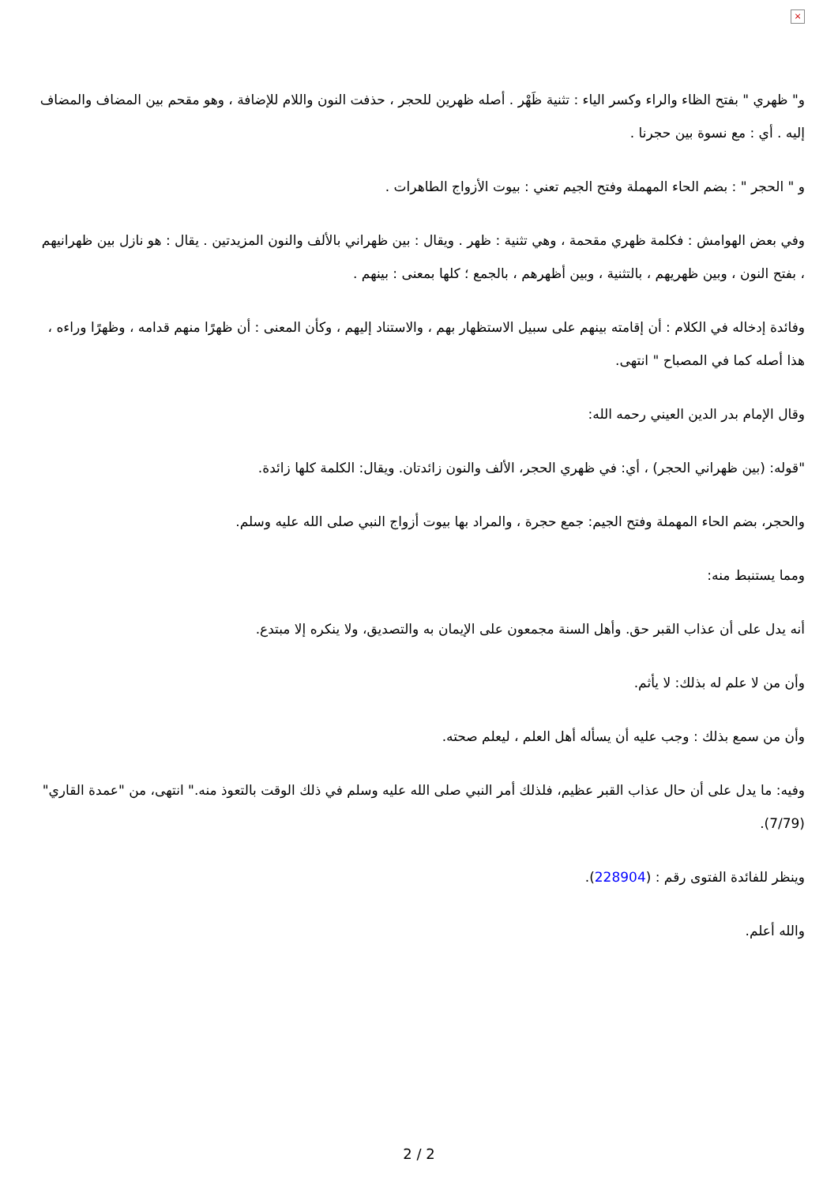×
و" ظهري " بفتح الظاء والراء وكسر الياء : تثنية ظَهْر . أصله ظهرين للحجر ، حذفت النون واللام للإضافة ، وهو مقحم بين المضاف والمضاف إليه . أي : مع نسوة بين حجرنا .
و " الحجر " : بضم الحاء المهملة وفتح الجيم تعني : بيوت الأزواج الطاهرات .
وفي بعض الهوامش : فكلمة ظهري مقحمة ، وهي تثنية : ظهر . ويقال : بين ظهراني بالألف والنون المزيدتين . يقال : هو نازل بين ظهرانيهم ، بفتح النون ، وبين ظهريهم ، بالتثنية ، وبين أظهرهم ، بالجمع ؛ كلها بمعنى : بينهم .
وفائدة إدخاله في الكلام : أن إقامته بينهم على سبيل الاستظهار بهم ، والاستناد إليهم ، وكأن المعنى : أن ظهرًا منهم قدامه ، وظهرًا وراءه ، هذا أصله كما في المصباح " انتهى.
وقال الإمام بدر الدين العيني رحمه الله:
"قوله: (بين ظهراني الحجر) ، أي: في ظهري الحجر، الألف والنون زائدتان. ويقال: الكلمة كلها زائدة.
والحجر، بضم الحاء المهملة وفتح الجيم: جمع حجرة ، والمراد بها بيوت أزواج النبي صلى الله عليه وسلم.
ومما يستنبط منه:
أنه يدل على أن عذاب القبر حق. وأهل السنة مجمعون على الإيمان به والتصديق، ولا ينكره إلا مبتدع.
وأن من لا علم له بذلك: لا يأثم.
وأن من سمع بذلك : وجب عليه أن يسأله أهل العلم ، ليعلم صحته.
وفيه: ما يدل على أن حال عذاب القبر عظيم، فلذلك أمر النبي صلى الله عليه وسلم في ذلك الوقت بالتعوذ منه." انتهى، من "عمدة القاري" (7/79).
وينظر للفائدة الفتوى رقم : (228904).
والله أعلم.
2 / 2